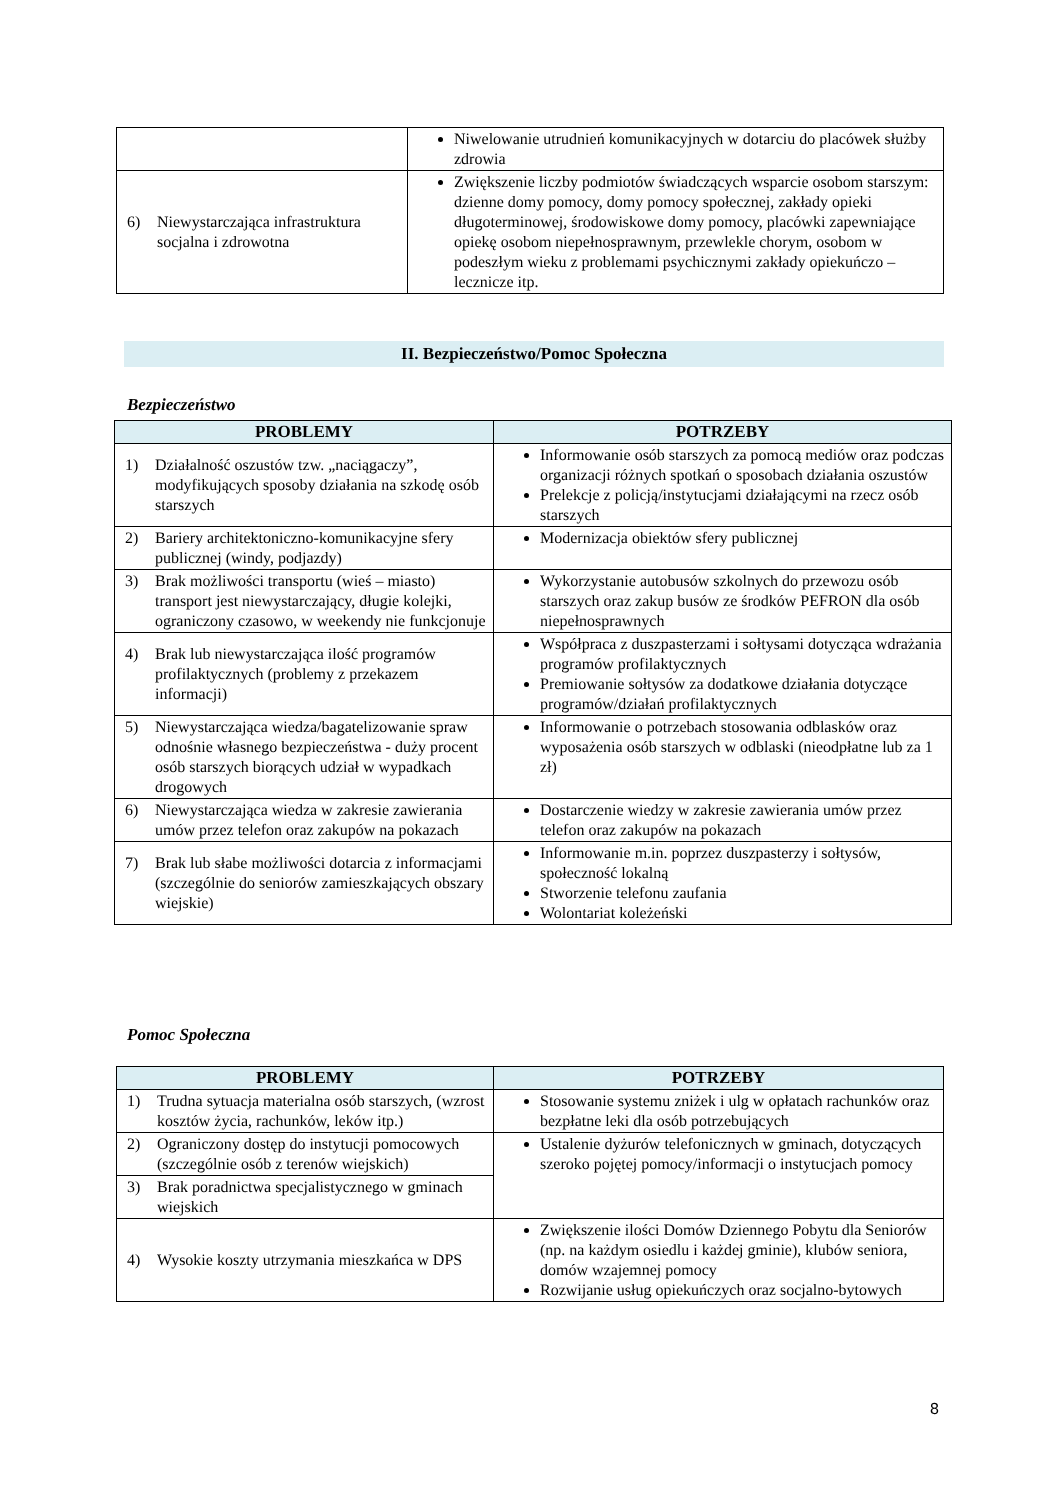| | Niwelowanie utrudnień komunikacyjnych w dotarciu do placówek służby zdrowia |
| 6) Niewystarczająca infrastruktura socjalna i zdrowotna | Zwiększenie liczby podmiotów świadczących wsparcie osobom starszym: dzienne domy pomocy, domy pomocy społecznej, zakłady opieki długoterminowej, środowiskowe domy pomocy, placówki zapewniające opiekę osobom niepełnosprawnym, przewlekle chorym, osobom w podeszłym wieku z problemami psychicznymi zakłady opiekuńczo – lecznicze itp. |
II. Bezpieczeństwo/Pomoc Społeczna
Bezpieczeństwo
| PROBLEMY | POTRZEBY |
| --- | --- |
| 1) Działalność oszustów tzw. „naciągaczy”, modyfikujących sposoby działania na szkodę osób starszych | Informowanie osób starszych za pomocą mediów oraz podczas organizacji różnych spotkań o sposobach działania oszustów Prelekcje z policją/instytucjami działającymi na rzecz osób starszych |
| 2) Bariery architektoniczno-komunikacyjne sfery publicznej (windy, podjazdy) | Modernizacja obiektów sfery publicznej |
| 3) Brak możliwości transportu (wieś – miasto) transport jest niewystarczający, długie kolejki, ograniczony czasowo, w weekendy nie funkcjonuje | Wykorzystanie autobusów szkolnych do przewozu osób starszych oraz zakup busów ze środków PEFRON dla osób niepełnosprawnych |
| 4) Brak lub niewystarczająca ilość programów profilaktycznych (problemy z przekazem informacji) | Współpraca z duszpasterzami i sołtysami dotycząca wdrażania programów profilaktycznych Premiowanie sołtysów za dodatkowe działania dotyczące programów/działań profilaktycznych |
| 5) Niewystarczająca wiedza/bagatelizowanie spraw odnośnie własnego bezpieczeństwa - duży procent osób starszych biorących udział w wypadkach drogowych | Informowanie o potrzebach stosowania odblasków oraz wyposażenia osób starszych w odblaski (nieodpłatne lub za 1 zł) |
| 6) Niewystarczająca wiedza w zakresie zawierania umów przez telefon oraz zakupów na pokazach | Dostarczenie wiedzy w zakresie zawierania umów przez telefon oraz zakupów na pokazach |
| 7) Brak lub słabe możliwości dotarcia z informacjami (szczególnie do seniorów zamieszkających obszary wiejskie) | Informowanie m.in. poprzez duszpasterzy i sołtysów, społeczność lokalną Stworzenie telefonu zaufania Wolontariat koleżeński |
Pomoc Społeczna
| PROBLEMY | POTRZEBY |
| --- | --- |
| 1) Trudna sytuacja materialna osób starszych, (wzrost kosztów życia, rachunków, leków itp.) | Stosowanie systemu zniżek i ulg w opłatach rachunków oraz bezpłatne leki dla osób potrzebujących |
| 2) Ograniczony dostęp do instytucji pomocowych (szczególnie osób z terenów wiejskich) | Ustalenie dyżurów telefonicznych w gminach, dotyczących szeroko pojętej pomocy/informacji o instytucjach pomocy |
| 3) Brak poradnictwa specjalistycznego w gminach wiejskich | |
| 4) Wysokie koszty utrzymania mieszkańca w DPS | Zwiększenie ilości Domów Dziennego Pobytu dla Seniorów (np. na każdym osiedlu i każdej gminie), klubów seniora, domów wzajemnej pomocy Rozwijanie usług opiekuńczych oraz socjalno-bytowych |
8